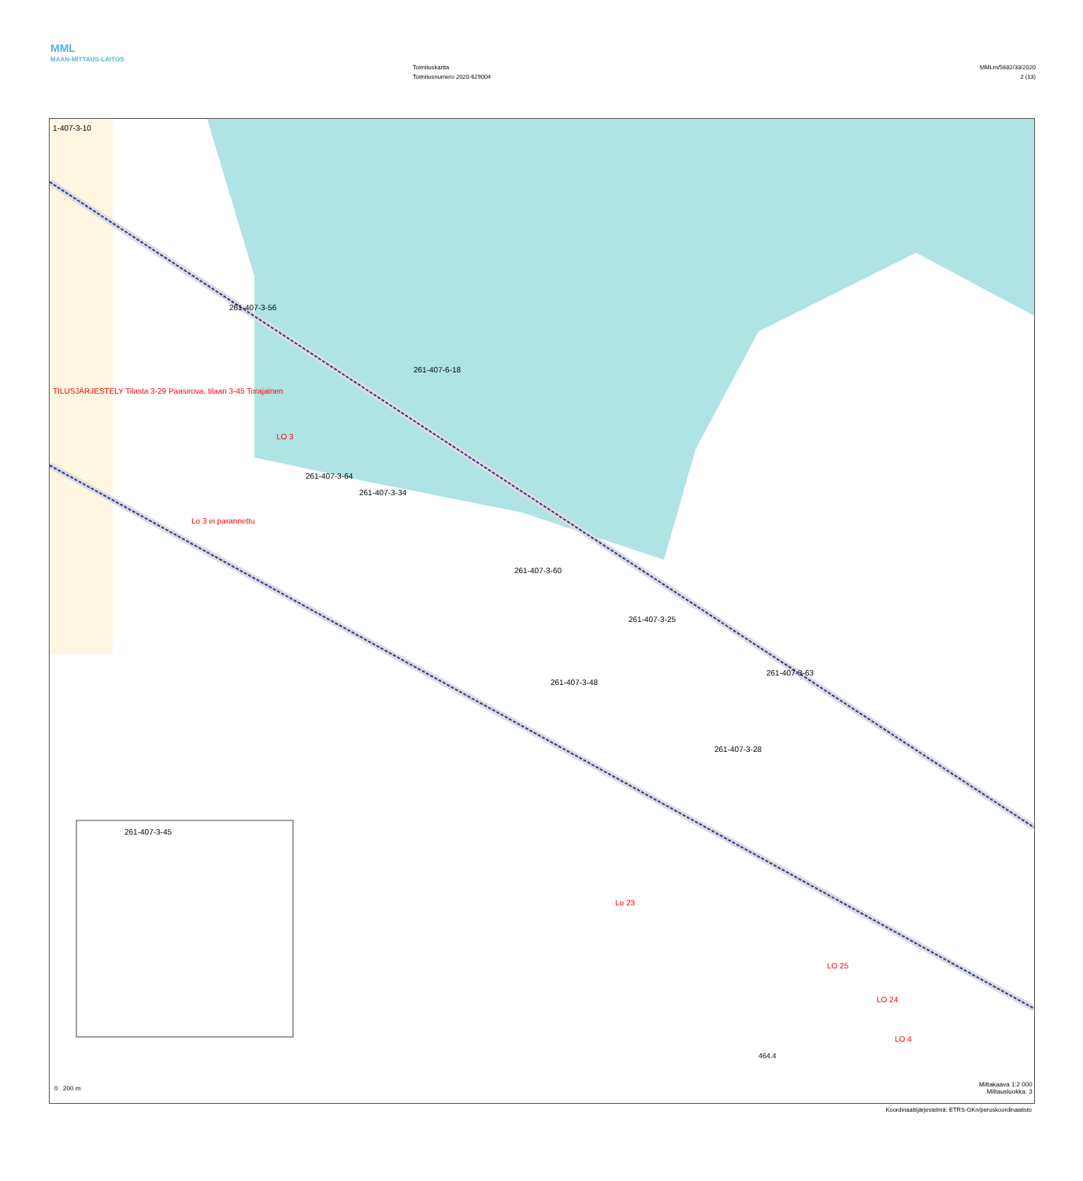MML
MAAN-MITTAUS-LAITOS
Toimituskartta
Toimitusnumero 2020-629004
MMLm/5682/33/2020
2 (13)
1-407-3-10
261-407-3-56
261-407-6-18
TILUSJÄRJESTELY Tilasta 3-29 Paasirova, tilaan 3-45 Torajainen
LO 3
261-407-3-64
261-407-3-34
261-407-3-60
261-407-3-25
261-407-3-48
261-407-3-63
261-407-3-28
Lo 3 ei parannettu
Lo 23
LO 25
LO 24
LO 4
261-407-3-45
464.4
0 200 m
Mittakaava 1:2 000
Mittausluokka: 3
Koordinaattijärjestelmä: ETRS-GKn/peruskoordinaatisto